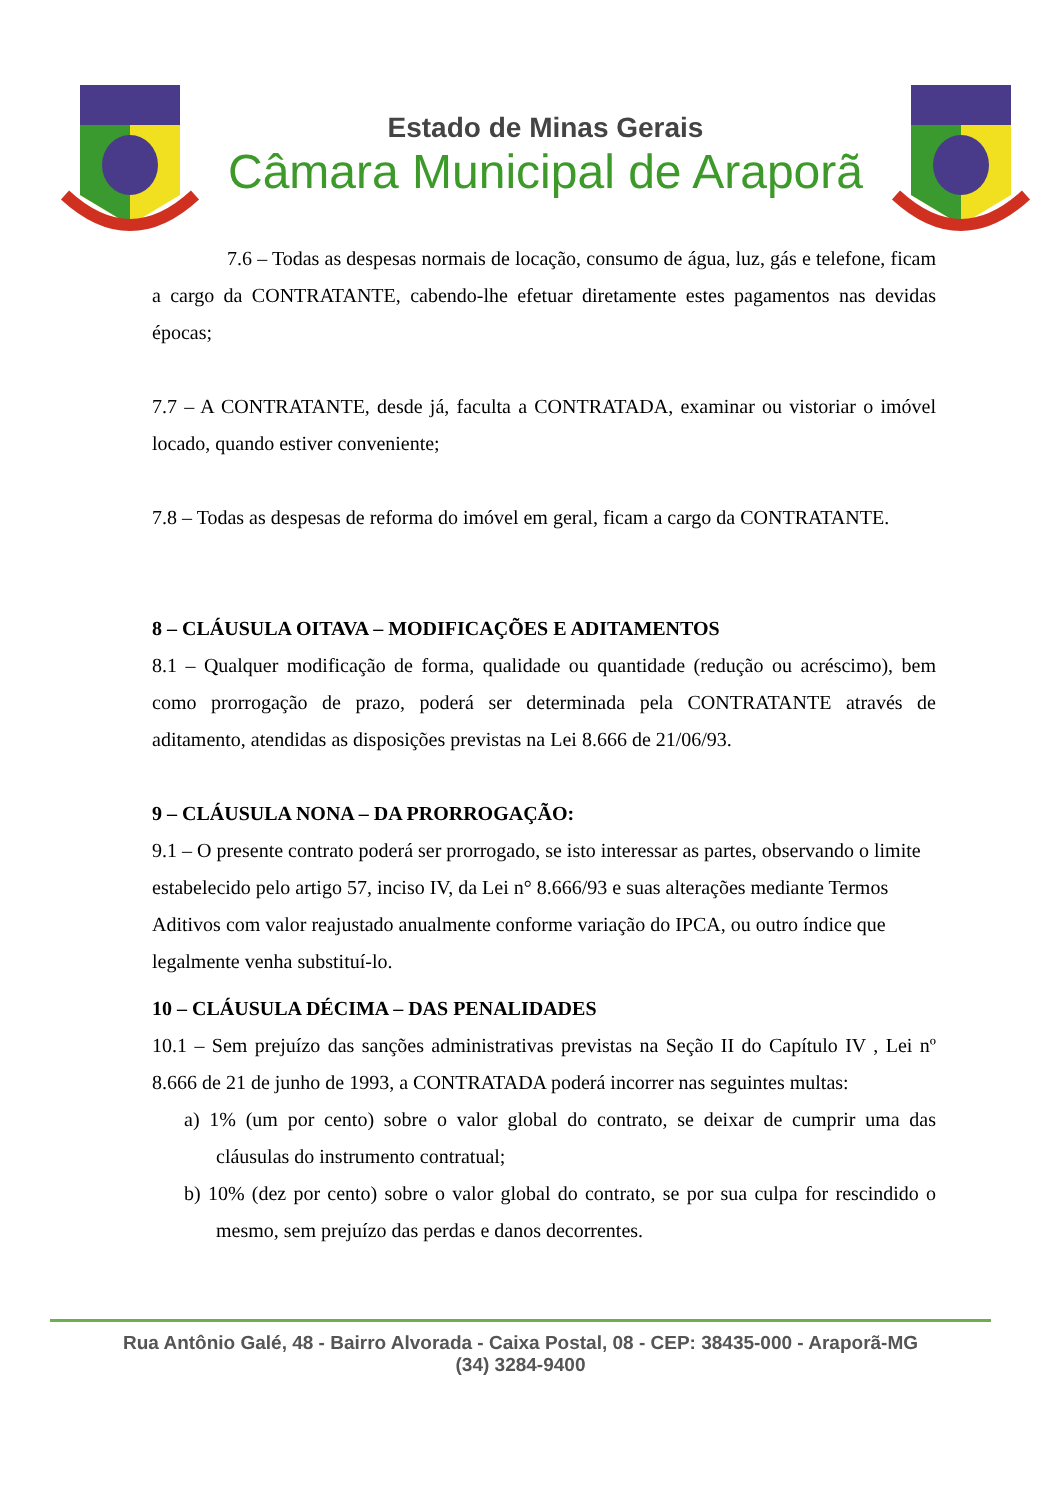Estado de Minas Gerais
Câmara Municipal de Araporã
7.6 – Todas as despesas normais de locação, consumo de água, luz, gás e telefone, ficam a cargo da CONTRATANTE, cabendo-lhe efetuar diretamente estes pagamentos nas devidas épocas;
7.7 – A CONTRATANTE, desde já, faculta a CONTRATADA, examinar ou vistoriar o imóvel locado, quando estiver conveniente;
7.8 – Todas as despesas de reforma do imóvel em geral, ficam a cargo da CONTRATANTE.
8 – CLÁUSULA OITAVA – MODIFICAÇÕES E ADITAMENTOS
8.1 – Qualquer modificação de forma, qualidade ou quantidade (redução ou acréscimo), bem como prorrogação de prazo, poderá ser determinada pela CONTRATANTE através de aditamento, atendidas as disposições previstas na Lei 8.666 de 21/06/93.
9 – CLÁUSULA NONA – DA PRORROGAÇÃO:
9.1 – O presente contrato poderá ser prorrogado, se isto interessar as partes, observando o limite estabelecido pelo artigo 57, inciso IV, da Lei n° 8.666/93 e suas alterações mediante Termos Aditivos com valor reajustado anualmente conforme variação do IPCA, ou outro índice que legalmente venha substituí-lo.
10 – CLÁUSULA DÉCIMA – DAS PENALIDADES
10.1 – Sem prejuízo das sanções administrativas previstas na Seção II do Capítulo IV , Lei nº 8.666 de 21 de junho de 1993, a CONTRATADA poderá incorrer nas seguintes multas:
a) 1% (um por cento) sobre o valor global do contrato, se deixar de cumprir uma das cláusulas do instrumento contratual;
b) 10% (dez por cento) sobre o valor global do contrato, se por sua culpa for rescindido o mesmo, sem prejuízo das perdas e danos decorrentes.
Rua Antônio Galé, 48 - Bairro Alvorada - Caixa Postal, 08 - CEP: 38435-000 - Araporã-MG
(34) 3284-9400